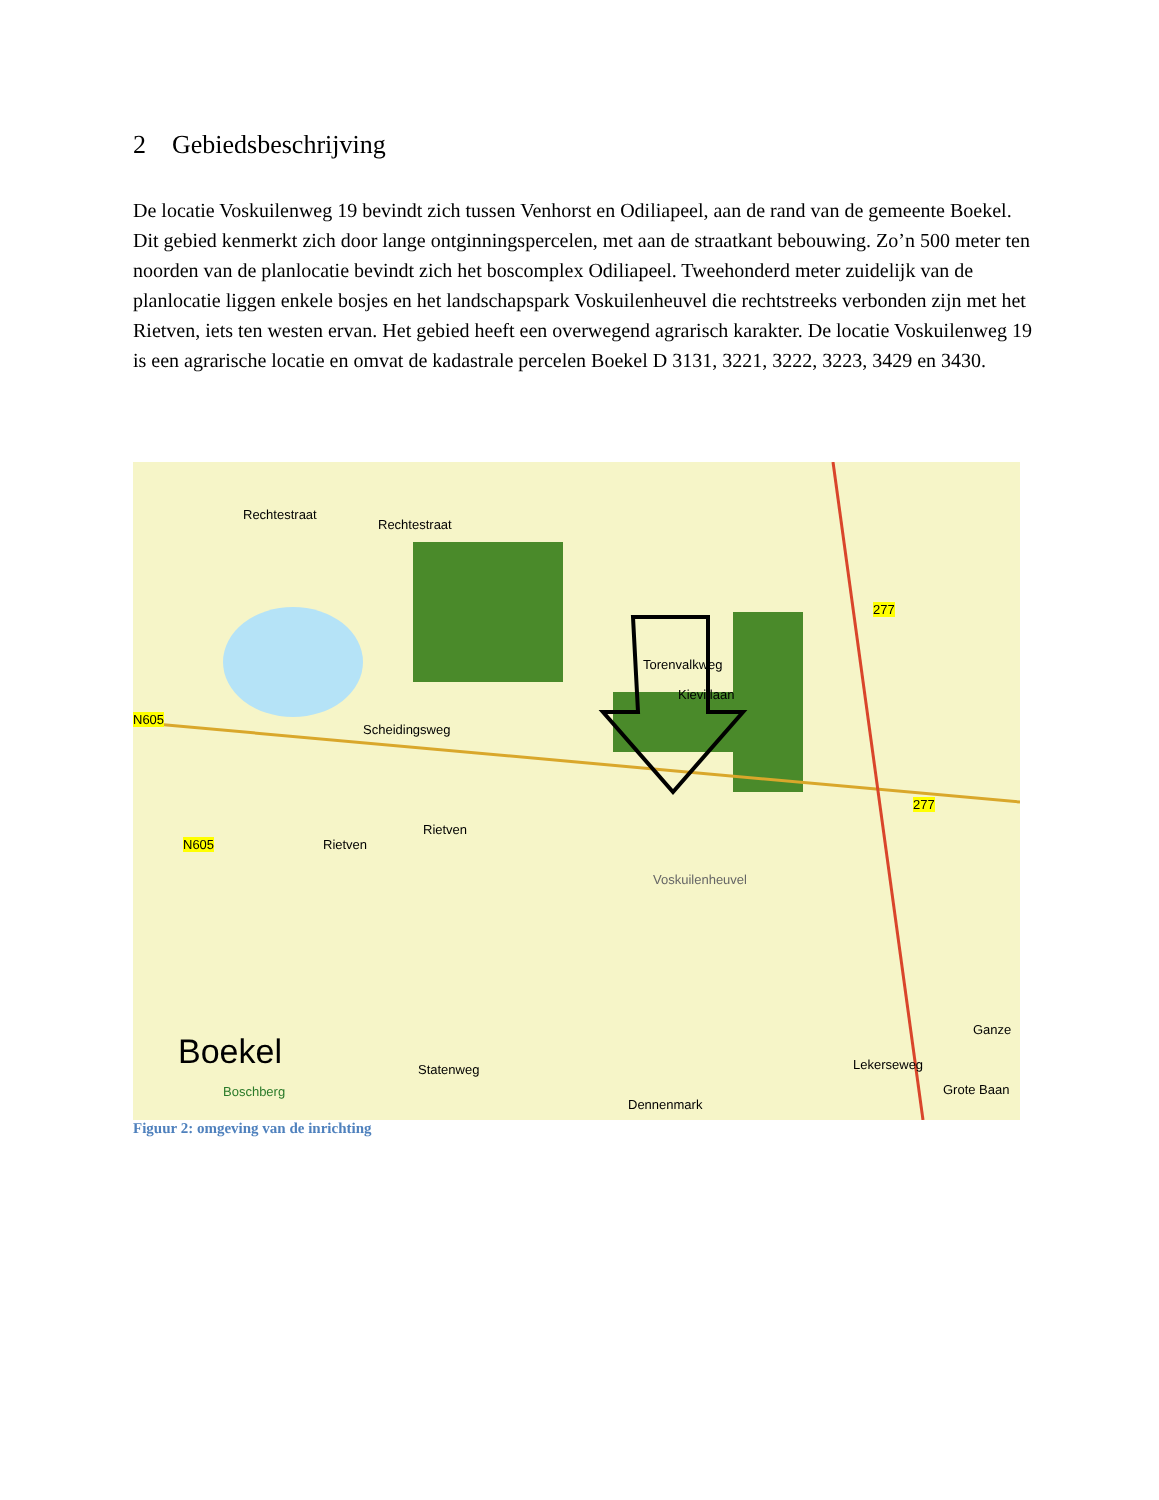2 Gebiedsbeschrijving
De locatie Voskuilenweg 19 bevindt zich tussen Venhorst en Odiliapeel, aan de rand van de gemeente Boekel. Dit gebied kenmerkt zich door lange ontginningspercelen, met aan de straatkant bebouwing. Zo’n 500 meter ten noorden van de planlocatie bevindt zich het boscomplex Odiliapeel. Tweehonderd meter zuidelijk van de planlocatie liggen enkele bosjes en het landschapspark Voskuilenheuvel die rechtstreeks verbonden zijn met het Rietven, iets ten westen ervan. Het gebied heeft een overwegend agrarisch karakter. De locatie Voskuilenweg 19 is een agrarische locatie en omvat de kadastrale percelen Boekel D 3131, 3221, 3222, 3223, 3429 en 3430.
Rechtestraat
Rechtestraat
N605
Scheidingsweg
Kievitlaan
Torenvalkweg
Rietven
N605 Rietven
Voskuilenheuvel
277
277
Boekel
Boschberg
Statenweg
Dennenmark
Lekerseweg
Ganze
Grote Baan
Figuur 2: omgeving van de inrichting